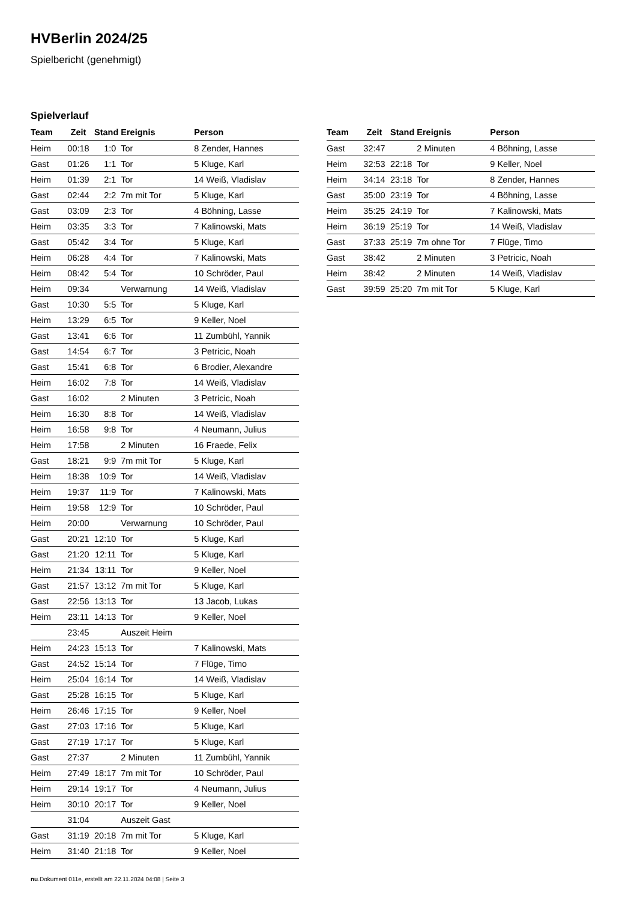HVBerlin 2024/25
Spielbericht (genehmigt)
Spielverlauf
| Team | Zeit | Stand | Ereignis | Person |
| --- | --- | --- | --- | --- |
| Heim | 00:18 | 1:0 | Tor | 8 Zender, Hannes |
| Gast | 01:26 | 1:1 | Tor | 5 Kluge, Karl |
| Heim | 01:39 | 2:1 | Tor | 14 Weiß, Vladislav |
| Gast | 02:44 | 2:2 | 7m mit Tor | 5 Kluge, Karl |
| Gast | 03:09 | 2:3 | Tor | 4 Böhning, Lasse |
| Heim | 03:35 | 3:3 | Tor | 7 Kalinowski, Mats |
| Gast | 05:42 | 3:4 | Tor | 5 Kluge, Karl |
| Heim | 06:28 | 4:4 | Tor | 7 Kalinowski, Mats |
| Heim | 08:42 | 5:4 | Tor | 10 Schröder, Paul |
| Heim | 09:34 | | Verwarnung | 14 Weiß, Vladislav |
| Gast | 10:30 | 5:5 | Tor | 5 Kluge, Karl |
| Heim | 13:29 | 6:5 | Tor | 9 Keller, Noel |
| Gast | 13:41 | 6:6 | Tor | 11 Zumbühl, Yannik |
| Gast | 14:54 | 6:7 | Tor | 3 Petricic, Noah |
| Gast | 15:41 | 6:8 | Tor | 6 Brodier, Alexandre |
| Heim | 16:02 | 7:8 | Tor | 14 Weiß, Vladislav |
| Gast | 16:02 | | 2 Minuten | 3 Petricic, Noah |
| Heim | 16:30 | 8:8 | Tor | 14 Weiß, Vladislav |
| Heim | 16:58 | 9:8 | Tor | 4 Neumann, Julius |
| Heim | 17:58 | | 2 Minuten | 16 Fraede, Felix |
| Gast | 18:21 | 9:9 | 7m mit Tor | 5 Kluge, Karl |
| Heim | 18:38 | 10:9 | Tor | 14 Weiß, Vladislav |
| Heim | 19:37 | 11:9 | Tor | 7 Kalinowski, Mats |
| Heim | 19:58 | 12:9 | Tor | 10 Schröder, Paul |
| Heim | 20:00 | | Verwarnung | 10 Schröder, Paul |
| Gast | 20:21 | 12:10 | Tor | 5 Kluge, Karl |
| Gast | 21:20 | 12:11 | Tor | 5 Kluge, Karl |
| Heim | 21:34 | 13:11 | Tor | 9 Keller, Noel |
| Gast | 21:57 | 13:12 | 7m mit Tor | 5 Kluge, Karl |
| Gast | 22:56 | 13:13 | Tor | 13 Jacob, Lukas |
| Heim | 23:11 | 14:13 | Tor | 9 Keller, Noel |
| | 23:45 | | Auszeit Heim | |
| Heim | 24:23 | 15:13 | Tor | 7 Kalinowski, Mats |
| Gast | 24:52 | 15:14 | Tor | 7 Flüge, Timo |
| Heim | 25:04 | 16:14 | Tor | 14 Weiß, Vladislav |
| Gast | 25:28 | 16:15 | Tor | 5 Kluge, Karl |
| Heim | 26:46 | 17:15 | Tor | 9 Keller, Noel |
| Gast | 27:03 | 17:16 | Tor | 5 Kluge, Karl |
| Gast | 27:19 | 17:17 | Tor | 5 Kluge, Karl |
| Gast | 27:37 | | 2 Minuten | 11 Zumbühl, Yannik |
| Heim | 27:49 | 18:17 | 7m mit Tor | 10 Schröder, Paul |
| Heim | 29:14 | 19:17 | Tor | 4 Neumann, Julius |
| Heim | 30:10 | 20:17 | Tor | 9 Keller, Noel |
| | 31:04 | | Auszeit Gast | |
| Gast | 31:19 | 20:18 | 7m mit Tor | 5 Kluge, Karl |
| Heim | 31:40 | 21:18 | Tor | 9 Keller, Noel |
| Team | Zeit | Stand | Ereignis | Person |
| --- | --- | --- | --- | --- |
| Gast | 32:47 | | 2 Minuten | 4 Böhning, Lasse |
| Heim | 32:53 | 22:18 | Tor | 9 Keller, Noel |
| Heim | 34:14 | 23:18 | Tor | 8 Zender, Hannes |
| Gast | 35:00 | 23:19 | Tor | 4 Böhning, Lasse |
| Heim | 35:25 | 24:19 | Tor | 7 Kalinowski, Mats |
| Heim | 36:19 | 25:19 | Tor | 14 Weiß, Vladislav |
| Gast | 37:33 | 25:19 | 7m ohne Tor | 7 Flüge, Timo |
| Gast | 38:42 | | 2 Minuten | 3 Petricic, Noah |
| Heim | 38:42 | | 2 Minuten | 14 Weiß, Vladislav |
| Gast | 39:59 | 25:20 | 7m mit Tor | 5 Kluge, Karl |
nu.Dokument 011e, erstellt am 22.11.2024 04:08 | Seite 3